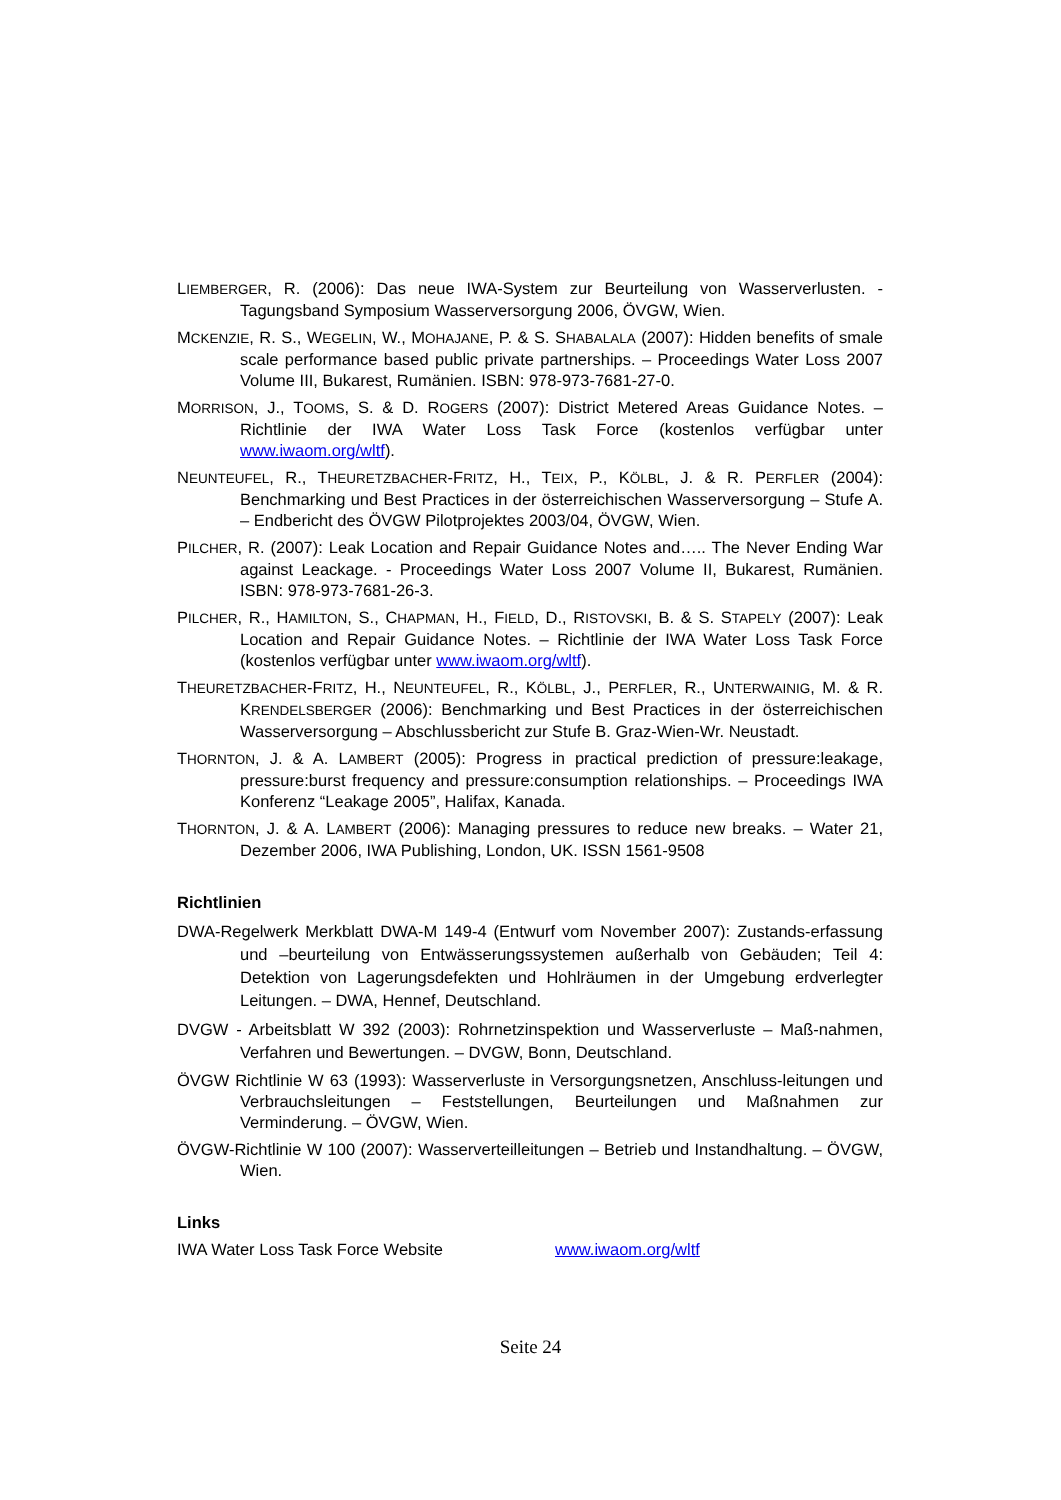LIEMBERGER, R. (2006): Das neue IWA-System zur Beurteilung von Wasserverlusten. - Tagungsband Symposium Wasserversorgung 2006, ÖVGW, Wien.
MCKENZIE, R. S., WEGELIN, W., MOHAJANE, P. & S. SHABALALA (2007): Hidden benefits of smale scale performance based public private partnerships. – Proceedings Water Loss 2007 Volume III, Bukarest, Rumänien. ISBN: 978-973-7681-27-0.
MORRISON, J., TOOMS, S. & D. ROGERS (2007): District Metered Areas Guidance Notes. – Richtlinie der IWA Water Loss Task Force (kostenlos verfügbar unter www.iwaom.org/wltf).
NEUNTEUFEL, R., THEURETZBACHER-FRITZ, H., TEIX, P., KÖLBL, J. & R. PERFLER (2004): Benchmarking und Best Practices in der österreichischen Wasserversorgung – Stufe A. – Endbericht des ÖVGW Pilotprojektes 2003/04, ÖVGW, Wien.
PILCHER, R. (2007): Leak Location and Repair Guidance Notes and….. The Never Ending War against Leackage. - Proceedings Water Loss 2007 Volume II, Bukarest, Rumänien. ISBN: 978-973-7681-26-3.
PILCHER, R., HAMILTON, S., CHAPMAN, H., FIELD, D., RISTOVSKI, B. & S. STAPELY (2007): Leak Location and Repair Guidance Notes. – Richtlinie der IWA Water Loss Task Force (kostenlos verfügbar unter www.iwaom.org/wltf).
THEURETZBACHER-FRITZ, H., NEUNTEUFEL, R., KÖLBL, J., PERFLER, R., UNTERWAINIG, M. & R. KRENDELSBERGER (2006): Benchmarking und Best Practices in der österreichischen Wasserversorgung – Abschlussbericht zur Stufe B. Graz-Wien-Wr. Neustadt.
THORNTON, J. & A. LAMBERT (2005): Progress in practical prediction of pressure:leakage, pressure:burst frequency and pressure:consumption relationships. – Proceedings IWA Konferenz “Leakage 2005”, Halifax, Kanada.
THORNTON, J. & A. LAMBERT (2006): Managing pressures to reduce new breaks. – Water 21, Dezember 2006, IWA Publishing, London, UK. ISSN 1561-9508
Richtlinien
DWA-Regelwerk Merkblatt DWA-M 149-4 (Entwurf vom November 2007): Zustands-erfassung und –beurteilung von Entwässerungssystemen außerhalb von Gebäuden; Teil 4: Detektion von Lagerungsdefekten und Hohlräumen in der Umgebung erdverlegter Leitungen. – DWA, Hennef, Deutschland.
DVGW - Arbeitsblatt W 392 (2003): Rohrnetzinspektion und Wasserverluste – Maß-nahmen, Verfahren und Bewertungen. – DVGW, Bonn, Deutschland.
ÖVGW Richtlinie W 63 (1993): Wasserverluste in Versorgungsnetzen, Anschluss-leitungen und Verbrauchsleitungen – Feststellungen, Beurteilungen und Maßnahmen zur Verminderung. – ÖVGW, Wien.
ÖVGW-Richtlinie W 100 (2007): Wasserverteilleitungen – Betrieb und Instandhaltung. – ÖVGW, Wien.
Links
IWA Water Loss Task Force Website www.iwaom.org/wltf
Seite 24